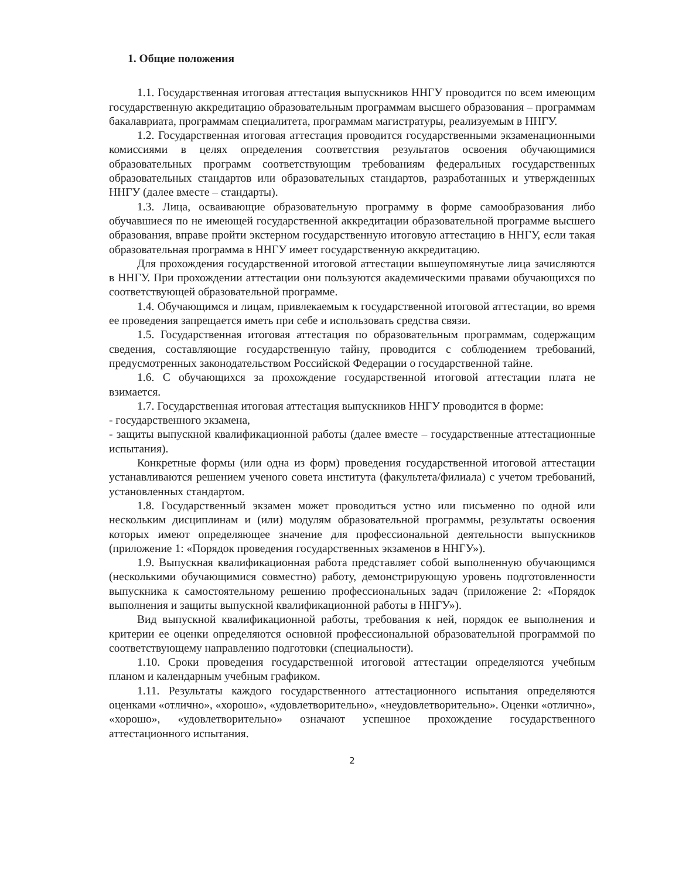1. Общие положения
1.1. Государственная итоговая аттестация выпускников ННГУ проводится по всем имеющим государственную аккредитацию образовательным программам высшего образования – программам бакалавриата, программам специалитета, программам магистратуры, реализуемым в ННГУ.
1.2. Государственная итоговая аттестация проводится государственными экзаменационными комиссиями в целях определения соответствия результатов освоения обучающимися образовательных программ соответствующим требованиям федеральных государственных образовательных стандартов или образовательных стандартов, разработанных и утвержденных ННГУ (далее вместе – стандарты).
1.3. Лица, осваивающие образовательную программу в форме самообразования либо обучавшиеся по не имеющей государственной аккредитации образовательной программе высшего образования, вправе пройти экстерном государственную итоговую аттестацию в ННГУ, если такая образовательная программа в ННГУ имеет государственную аккредитацию.
Для прохождения государственной итоговой аттестации вышеупомянутые лица зачисляются в ННГУ. При прохождении аттестации они пользуются академическими правами обучающихся по соответствующей образовательной программе.
1.4. Обучающимся и лицам, привлекаемым к государственной итоговой аттестации, во время ее проведения запрещается иметь при себе и использовать средства связи.
1.5. Государственная итоговая аттестация по образовательным программам, содержащим сведения, составляющие государственную тайну, проводится с соблюдением требований, предусмотренных законодательством Российской Федерации о государственной тайне.
1.6. С обучающихся за прохождение государственной итоговой аттестации плата не взимается.
1.7. Государственная итоговая аттестация выпускников ННГУ проводится в форме:
- государственного экзамена,
- защиты выпускной квалификационной работы (далее вместе – государственные аттестационные испытания).
Конкретные формы (или одна из форм) проведения государственной итоговой аттестации устанавливаются решением ученого совета института (факультета/филиала) с учетом требований, установленных стандартом.
1.8. Государственный экзамен может проводиться устно или письменно по одной или нескольким дисциплинам и (или) модулям образовательной программы, результаты освоения которых имеют определяющее значение для профессиональной деятельности выпускников (приложение 1: «Порядок проведения государственных экзаменов в ННГУ»).
1.9. Выпускная квалификационная работа представляет собой выполненную обучающимся (несколькими обучающимися совместно) работу, демонстрирующую уровень подготовленности выпускника к самостоятельному решению профессиональных задач (приложение 2: «Порядок выполнения и защиты выпускной квалификационной работы в ННГУ»).
Вид выпускной квалификационной работы, требования к ней, порядок ее выполнения и критерии ее оценки определяются основной профессиональной образовательной программой по соответствующему направлению подготовки (специальности).
1.10. Сроки проведения государственной итоговой аттестации определяются учебным планом и календарным учебным графиком.
1.11. Результаты каждого государственного аттестационного испытания определяются оценками «отлично», «хорошо», «удовлетворительно», «неудовлетворительно». Оценки «отлично», «хорошо», «удовлетворительно» означают успешное прохождение государственного аттестационного испытания.
2